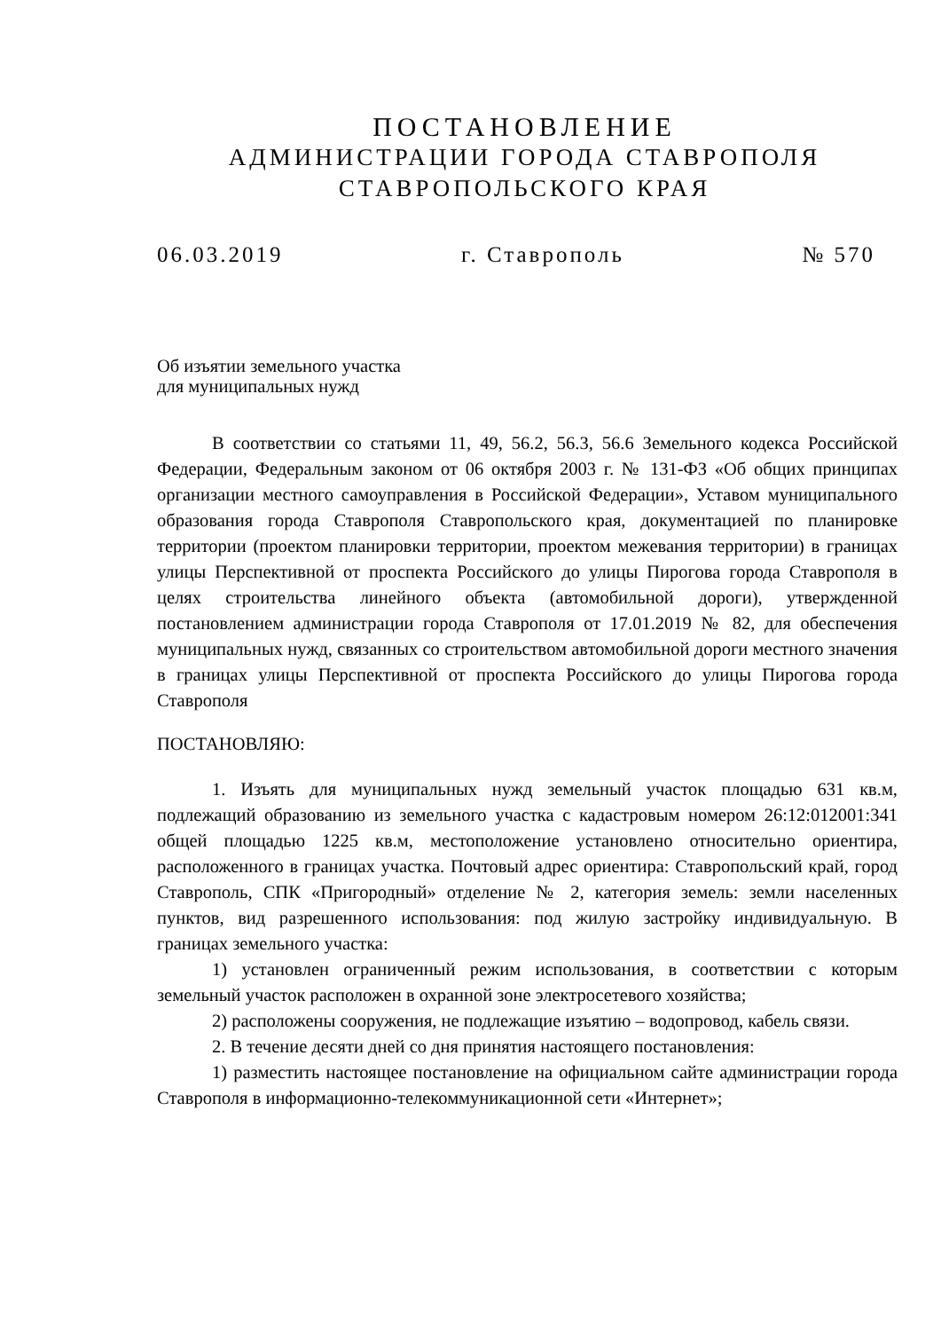ПОСТАНОВЛЕНИЕ
АДМИНИСТРАЦИИ ГОРОДА СТАВРОПОЛЯ
СТАВРОПОЛЬСКОГО КРАЯ
06.03.2019 г. Ставрополь № 570
Об изъятии земельного участка
для муниципальных нужд
В соответствии со статьями 11, 49, 56.2, 56.3, 56.6 Земельного кодекса Российской Федерации, Федеральным законом от 06 октября 2003 г. № 131-ФЗ «Об общих принципах организации местного самоуправления в Российской Федерации», Уставом муниципального образования города Ставрополя Ставропольского края, документацией по планировке территории (проектом планировки территории, проектом межевания территории) в границах улицы Перспективной от проспекта Российского до улицы Пирогова города Ставрополя в целях строительства линейного объекта (автомобильной дороги), утвержденной постановлением администрации города Ставрополя от 17.01.2019 № 82, для обеспечения муниципальных нужд, связанных со строительством автомобильной дороги местного значения в границах улицы Перспективной от проспекта Российского до улицы Пирогова города Ставрополя
ПОСТАНОВЛЯЮ:
1. Изъять для муниципальных нужд земельный участок площадью 631 кв.м, подлежащий образованию из земельного участка с кадастровым номером 26:12:012001:341 общей площадью 1225 кв.м, местоположение установлено относительно ориентира, расположенного в границах участка. Почтовый адрес ориентира: Ставропольский край, город Ставрополь, СПК «Пригородный» отделение № 2, категория земель: земли населенных пунктов, вид разрешенного использования: под жилую застройку индивидуальную. В границах земельного участка:
1) установлен ограниченный режим использования, в соответствии с которым земельный участок расположен в охранной зоне электросетевого хозяйства;
2) расположены сооружения, не подлежащие изъятию – водопровод, кабель связи.
2. В течение десяти дней со дня принятия настоящего постановления:
1) разместить настоящее постановление на официальном сайте администрации города Ставрополя в информационно-телекоммуникационной сети «Интернет»;